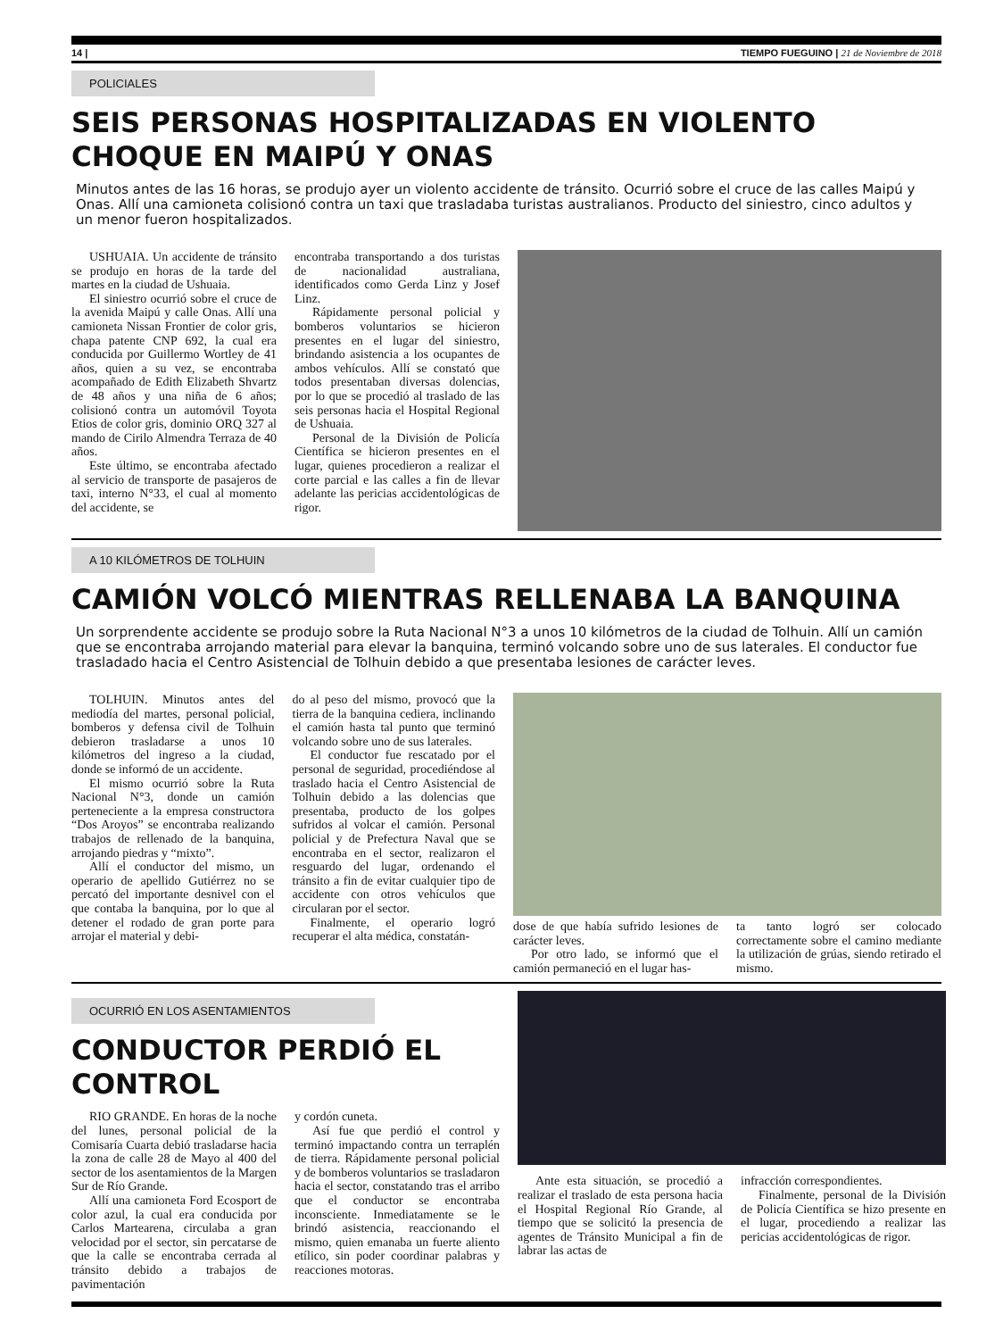14 | TIEMPO FUEGUINO | 21 de Noviembre de 2018
POLICIALES
SEIS PERSONAS HOSPITALIZADAS EN VIOLENTO CHOQUE EN MAIPÚ Y ONAS
Minutos antes de las 16 horas, se produjo ayer un violento accidente de tránsito. Ocurrió sobre el cruce de las calles Maipú y Onas. Allí una camioneta colisionó contra un taxi que trasladaba turistas australianos. Producto del siniestro, cinco adultos y un menor fueron hospitalizados.
USHUAIA. Un accidente de tránsito se produjo en horas de la tarde del martes en la ciudad de Ushuaia.
El siniestro ocurrió sobre el cruce de la avenida Maipú y calle Onas. Allí una camioneta Nissan Frontier de color gris, chapa patente CNP 692, la cual era conducida por Guillermo Wortley de 41 años, quien a su vez, se encontraba acompañado de Edith Elizabeth Shvartz de 48 años y una niña de 6 años; colisionó contra un automóvil Toyota Etios de color gris, dominio ORQ 327 al mando de Cirilo Almendra Terraza de 40 años.
Este último, se encontraba afectado al servicio de transporte de pasajeros de taxi, interno N°33, el cual al momento del accidente, se
encontraba transportando a dos turistas de nacionalidad australiana, identificados como Gerda Linz y Josef Linz.
Rápidamente personal policial y bomberos voluntarios se hicieron presentes en el lugar del siniestro, brindando asistencia a los ocupantes de ambos vehículos. Allí se constató que todos presentaban diversas dolencias, por lo que se procedió al traslado de las seis personas hacia el Hospital Regional de Ushuaia.
Personal de la División de Policía Científica se hicieron presentes en el lugar, quienes procedieron a realizar el corte parcial e las calles a fin de llevar adelante las pericias accidentológicas de rigor.
A 10 KILÓMETROS DE TOLHUIN
CAMIÓN VOLCÓ MIENTRAS RELLENABA LA BANQUINA
Un sorprendente accidente se produjo sobre la Ruta Nacional N°3 a unos 10 kilómetros de la ciudad de Tolhuin. Allí un camión que se encontraba arrojando material para elevar la banquina, terminó volcando sobre uno de sus laterales. El conductor fue trasladado hacia el Centro Asistencial de Tolhuin debido a que presentaba lesiones de carácter leves.
TOLHUIN. Minutos antes del mediodía del martes, personal policial, bomberos y defensa civil de Tolhuin debieron trasladarse a unos 10 kilómetros del ingreso a la ciudad, donde se informó de un accidente.
El mismo ocurrió sobre la Ruta Nacional N°3, donde un camión perteneciente a la empresa constructora “Dos Aroyos” se encontraba realizando trabajos de rellenado de la banquina, arrojando piedras y “mixto”.
Allí el conductor del mismo, un operario de apellido Gutiérrez no se percató del importante desnivel con el que contaba la banquina, por lo que al detener el rodado de gran porte para arrojar el material y debi-
do al peso del mismo, provocó que la tierra de la banquina cediera, inclinando el camión hasta tal punto que terminó volcando sobre uno de sus laterales.
El conductor fue rescatado por el personal de seguridad, procediéndose al traslado hacia el Centro Asistencial de Tolhuin debido a las dolencias que presentaba, producto de los golpes sufridos al volcar el camión. Personal policial y de Prefectura Naval que se encontraba en el sector, realizaron el resguardo del lugar, ordenando el tránsito a fin de evitar cualquier tipo de accidente con otros vehículos que circularan por el sector.
Finalmente, el operario logró recuperar el alta médica, constatán-
dose de que había sufrido lesiones de carácter leves.
Por otro lado, se informó que el camión permaneció en el lugar has-
ta tanto logró ser colocado correctamente sobre el camino mediante la utilización de grúas, siendo retirado el mismo.
OCURRIÓ EN LOS ASENTAMIENTOS
CONDUCTOR PERDIÓ EL CONTROL
RIO GRANDE. En horas de la noche del lunes, personal policial de la Comisaría Cuarta debió trasladarse hacia la zona de calle 28 de Mayo al 400 del sector de los asentamientos de la Margen Sur de Río Grande.
Allí una camioneta Ford Ecosport de color azul, la cual era conducida por Carlos Martearena, circulaba a gran velocidad por el sector, sin percatarse de que la calle se encontraba cerrada al tránsito debido a trabajos de pavimentación
y cordón cuneta.
Así fue que perdió el control y terminó impactando contra un terraplén de tierra. Rápidamente personal policial y de bomberos voluntarios se trasladaron hacia el sector, constatando tras el arribo que el conductor se encontraba inconsciente. Inmediatamente se le brindó asistencia, reaccionando el mismo, quien emanaba un fuerte aliento etílico, sin poder coordinar palabras y reacciones motoras.
Ante esta situación, se procedió a realizar el traslado de esta persona hacia el Hospital Regional Río Grande, al tiempo que se solicitó la presencia de agentes de Tránsito Municipal a fin de labrar las actas de
infracción correspondientes.
Finalmente, personal de la División de Policía Científica se hizo presente en el lugar, procediendo a realizar las pericias accidentológicas de rigor.